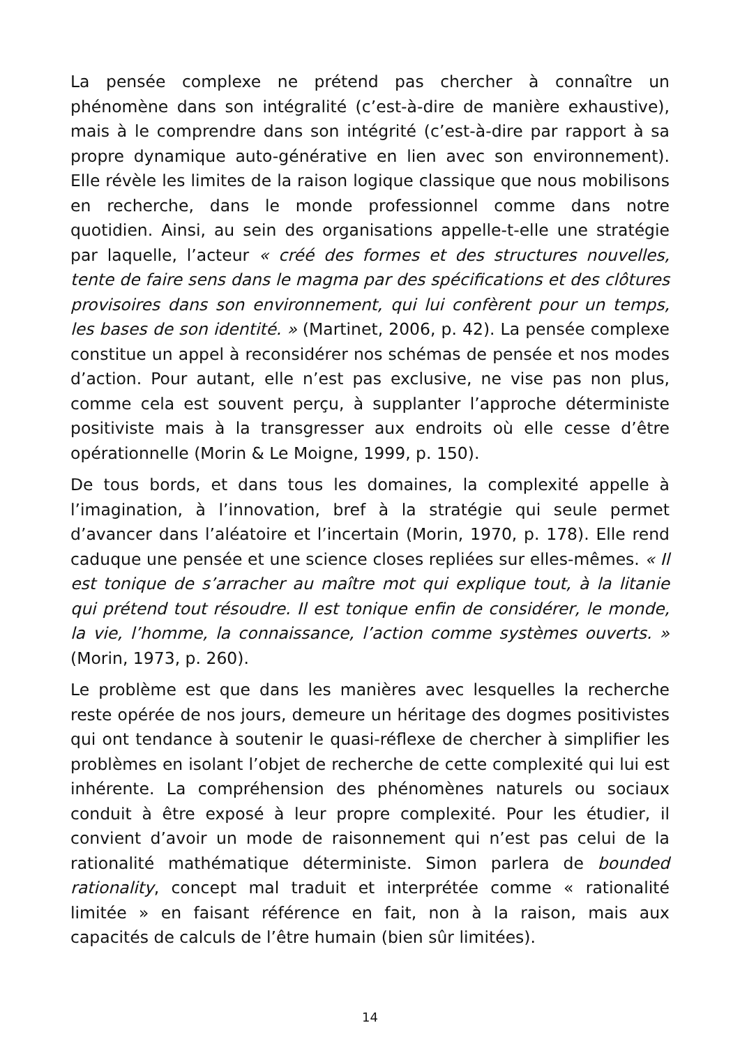La pensée complexe ne prétend pas chercher à connaître un phénomène dans son intégralité (c’est-à-dire de manière exhaustive), mais à le comprendre dans son intégrité (c’est-à-dire par rapport à sa propre dynamique auto-générative en lien avec son environnement). Elle révèle les limites de la raison logique classique que nous mobilisons en recherche, dans le monde professionnel comme dans notre quotidien. Ainsi, au sein des organisations appelle-t-elle une stratégie par laquelle, l’acteur « créé des formes et des structures nouvelles, tente de faire sens dans le magma par des spécifications et des clôtures provisoires dans son environnement, qui lui confèrent pour un temps, les bases de son identité. » (Martinet, 2006, p. 42). La pensée complexe constitue un appel à reconsidérer nos schémas de pensée et nos modes d’action. Pour autant, elle n’est pas exclusive, ne vise pas non plus, comme cela est souvent perçu, à supplanter l’approche déterministe positiviste mais à la transgresser aux endroits où elle cesse d’être opérationnelle (Morin & Le Moigne, 1999, p. 150).
De tous bords, et dans tous les domaines, la complexité appelle à l’imagination, à l’innovation, bref à la stratégie qui seule permet d’avancer dans l’aléatoire et l’incertain (Morin, 1970, p. 178). Elle rend caduque une pensée et une science closes repliées sur elles-mêmes. « Il est tonique de s’arracher au maître mot qui explique tout, à la litanie qui prétend tout résoudre. Il est tonique enfin de considérer, le monde, la vie, l’homme, la connaissance, l’action comme systèmes ouverts. » (Morin, 1973, p. 260).
Le problème est que dans les manières avec lesquelles la recherche reste opérée de nos jours, demeure un héritage des dogmes positivistes qui ont tendance à soutenir le quasi-réflexe de chercher à simplifier les problèmes en isolant l’objet de recherche de cette complexité qui lui est inhérente. La compréhension des phénomènes naturels ou sociaux conduit à être exposé à leur propre complexité. Pour les étudier, il convient d’avoir un mode de raisonnement qui n’est pas celui de la rationalité mathématique déterministe. Simon parlera de bounded rationality, concept mal traduit et interprétée comme « rationalité limitée » en faisant référence en fait, non à la raison, mais aux capacités de calculs de l’être humain (bien sûr limitées).
14